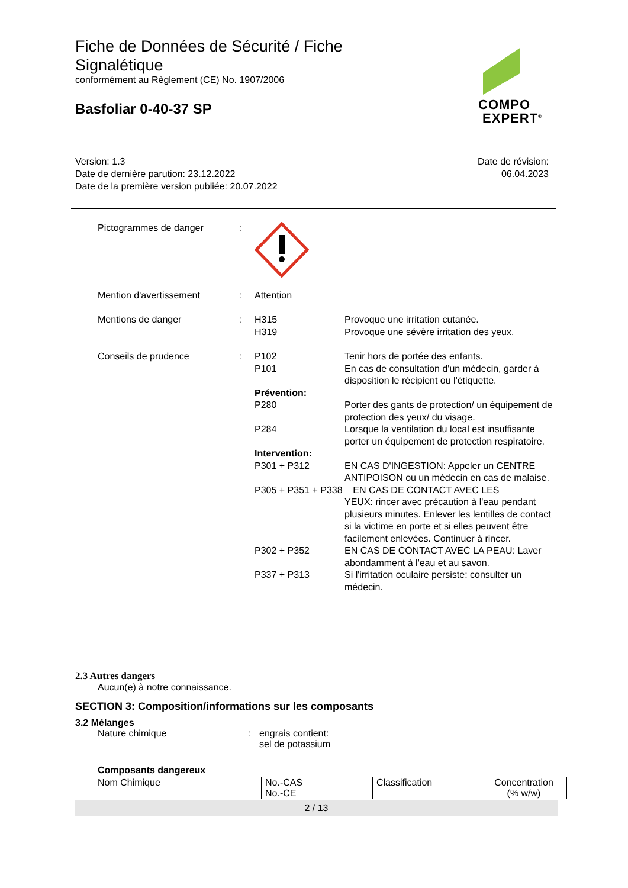Fiche de Données de Sécurité / Fiche
Signalétique
conformément au Règlement (CE) No. 1907/2006
Basfoliar 0-40-37 SP
COMPO
EXPERT<sup>®</sup>
Version: 1.3
Date de dernière parution: 23.12.2022
Date de la première version publiée: 20.07.2022
Date de révision:
06.04.2023
Pictogrammes de danger :
Mention d'avertissement : Attention
Mentions de danger : H315
H319
Provoque une irritation cutanée.
Provoque une sévère irritation des yeux.
Conseils de prudence : P102 Tenir hors de portée des enfants.
P101 En cas de consultation d'un médecin, garder à disposition le récipient ou l'étiquette.
Prévention:
P280 Porter des gants de protection/ un équipement de protection des yeux/ du visage.
P284 Lorsque la ventilation du local est insuffisante porter un équipement de protection respiratoire.
Intervention:
P301 + P312 EN CAS D'INGESTION: Appeler un CENTRE ANTIPOISON ou un médecin en cas de malaise.
P305 + P351 + P338 EN CAS DE CONTACT AVEC LES
YEUX: rincer avec précaution à l'eau pendant plusieurs minutes. Enlever les lentilles de contact si la victime en porte et si elles peuvent être facilement enlevées. Continuer à rincer.
P302 + P352 EN CAS DE CONTACT AVEC LA PEAU: Laver abondamment à l'eau et au savon.
P337 + P313 Si l'irritation oculaire persiste: consulter un médecin.
2.3 Autres dangers
Aucun(e) à notre connaissance.
SECTION 3: Composition/informations sur les composants
3.2 Mélanges
Nature chimique : engrais contient:
sel de potassium
Composants dangereux
| Nom Chimique | No.-CAS No.-CE | Classification | Concentration (% w/w) |
2 / 13